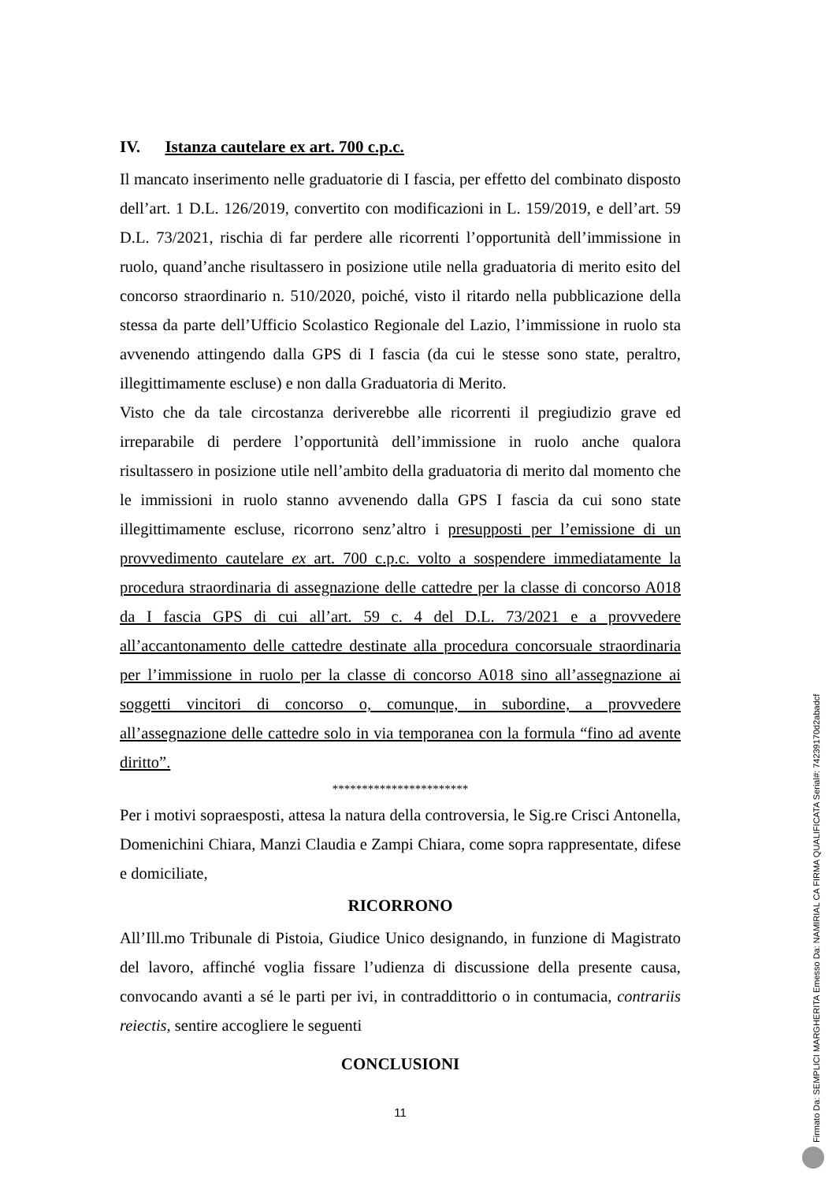IV. Istanza cautelare ex art. 700 c.p.c.
Il mancato inserimento nelle graduatorie di I fascia, per effetto del combinato disposto dell’art. 1 D.L. 126/2019, convertito con modificazioni in L. 159/2019, e dell’art. 59 D.L. 73/2021, rischia di far perdere alle ricorrenti l’opportunità dell’immissione in ruolo, quand’anche risultassero in posizione utile nella graduatoria di merito esito del concorso straordinario n. 510/2020, poiché, visto il ritardo nella pubblicazione della stessa da parte dell’Ufficio Scolastico Regionale del Lazio, l’immissione in ruolo sta avvenendo attingendo dalla GPS di I fascia (da cui le stesse sono state, peraltro, illegittimamente escluse) e non dalla Graduatoria di Merito.
Visto che da tale circostanza deriverebbe alle ricorrenti il pregiudizio grave ed irreparabile di perdere l’opportunità dell’immissione in ruolo anche qualora risultassero in posizione utile nell’ambito della graduatoria di merito dal momento che le immissioni in ruolo stanno avvenendo dalla GPS I fascia da cui sono state illegittimamente escluse, ricorrono senz’altro i presupposti per l’emissione di un provvedimento cautelare ex art. 700 c.p.c. volto a sospendere immediatamente la procedura straordinaria di assegnazione delle cattedre per la classe di concorso A018 da I fascia GPS di cui all’art. 59 c. 4 del D.L. 73/2021 e a provvedere all’accantonamento delle cattedre destinate alla procedura concorsuale straordinaria per l’immissione in ruolo per la classe di concorso A018 sino all’assegnazione ai soggetti vincitori di concorso o, comunque, in subordine, a provvedere all’assegnazione delle cattedre solo in via temporanea con la formula “fino ad avente diritto”.
***********************
Per i motivi sopraesposti, attesa la natura della controversia, le Sig.re Crisci Antonella, Domenichini Chiara, Manzi Claudia e Zampi Chiara, come sopra rappresentate, difese e domiciliate,
RICORRONO
All’Ill.mo Tribunale di Pistoia, Giudice Unico designando, in funzione di Magistrato del lavoro, affinché voglia fissare l’udienza di discussione della presente causa, convocando avanti a sé le parti per ivi, in contraddittorio o in contumacia, contrariis reiectis, sentire accogliere le seguenti
CONCLUSIONI
11
Firmato Da: SEMPLICI MARGHERITA Emesso Da: NAMIRIAL CA FIRMA QUALIFICATA Serial#: 74239170d2abadcf